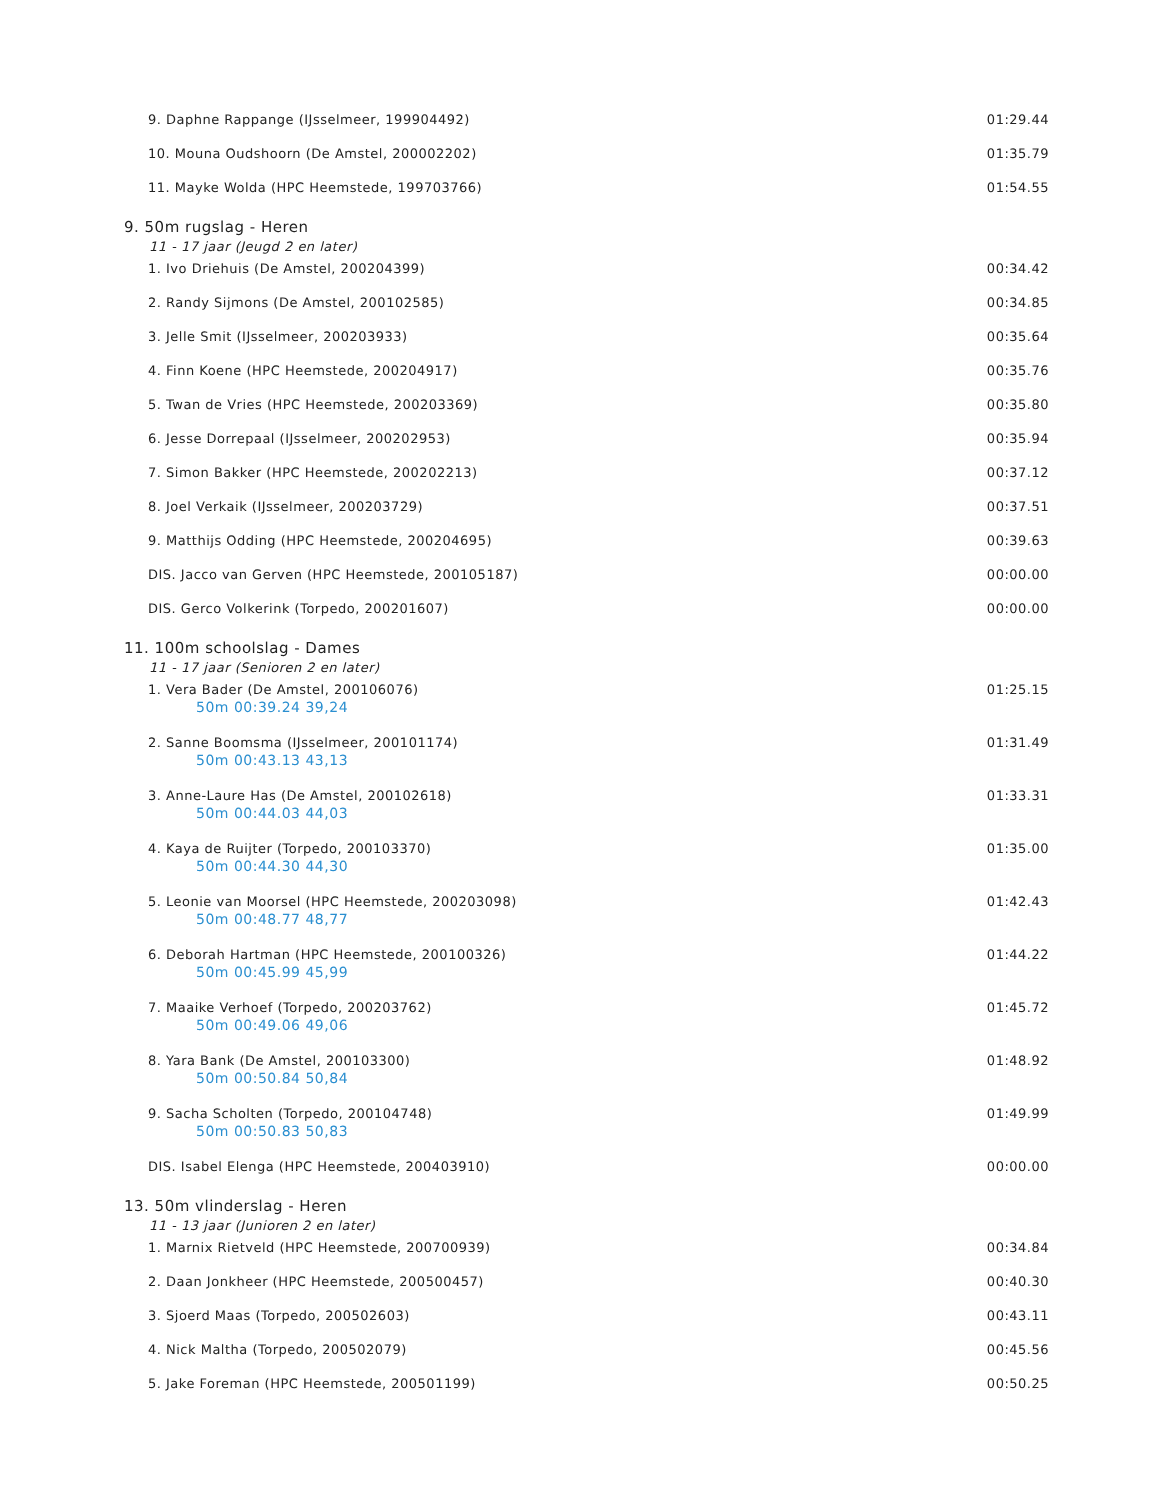9. Daphne Rappange (IJsselmeer, 199904492) 01:29.44
10. Mouna Oudshoorn (De Amstel, 200002202) 01:35.79
11. Mayke Wolda (HPC Heemstede, 199703766) 01:54.55
9. 50m rugslag - Heren
11 - 17 jaar (Jeugd 2 en later)
1. Ivo Driehuis (De Amstel, 200204399) 00:34.42
2. Randy Sijmons (De Amstel, 200102585) 00:34.85
3. Jelle Smit (IJsselmeer, 200203933) 00:35.64
4. Finn Koene (HPC Heemstede, 200204917) 00:35.76
5. Twan de Vries (HPC Heemstede, 200203369) 00:35.80
6. Jesse Dorrepaal (IJsselmeer, 200202953) 00:35.94
7. Simon Bakker (HPC Heemstede, 200202213) 00:37.12
8. Joel Verkaik (IJsselmeer, 200203729) 00:37.51
9. Matthijs Odding (HPC Heemstede, 200204695) 00:39.63
DIS. Jacco van Gerven (HPC Heemstede, 200105187) 00:00.00
DIS. Gerco Volkerink (Torpedo, 200201607) 00:00.00
11. 100m schoolslag - Dames
11 - 17 jaar (Senioren 2 en later)
1. Vera Bader (De Amstel, 200106076)
50m 00:39.24 39,24
01:25.15
2. Sanne Boomsma (IJsselmeer, 200101174)
50m 00:43.13 43,13
01:31.49
3. Anne-Laure Has (De Amstel, 200102618)
50m 00:44.03 44,03
01:33.31
4. Kaya de Ruijter (Torpedo, 200103370)
50m 00:44.30 44,30
01:35.00
5. Leonie van Moorsel (HPC Heemstede, 200203098)
50m 00:48.77 48,77
01:42.43
6. Deborah Hartman (HPC Heemstede, 200100326)
50m 00:45.99 45,99
01:44.22
7. Maaike Verhoef (Torpedo, 200203762)
50m 00:49.06 49,06
01:45.72
8. Yara Bank (De Amstel, 200103300)
50m 00:50.84 50,84
01:48.92
9. Sacha Scholten (Torpedo, 200104748)
50m 00:50.83 50,83
01:49.99
DIS. Isabel Elenga (HPC Heemstede, 200403910) 00:00.00
13. 50m vlinderslag - Heren
11 - 13 jaar (Junioren 2 en later)
1. Marnix Rietveld (HPC Heemstede, 200700939) 00:34.84
2. Daan Jonkheer (HPC Heemstede, 200500457) 00:40.30
3. Sjoerd Maas (Torpedo, 200502603) 00:43.11
4. Nick Maltha (Torpedo, 200502079) 00:45.56
5. Jake Foreman (HPC Heemstede, 200501199) 00:50.25